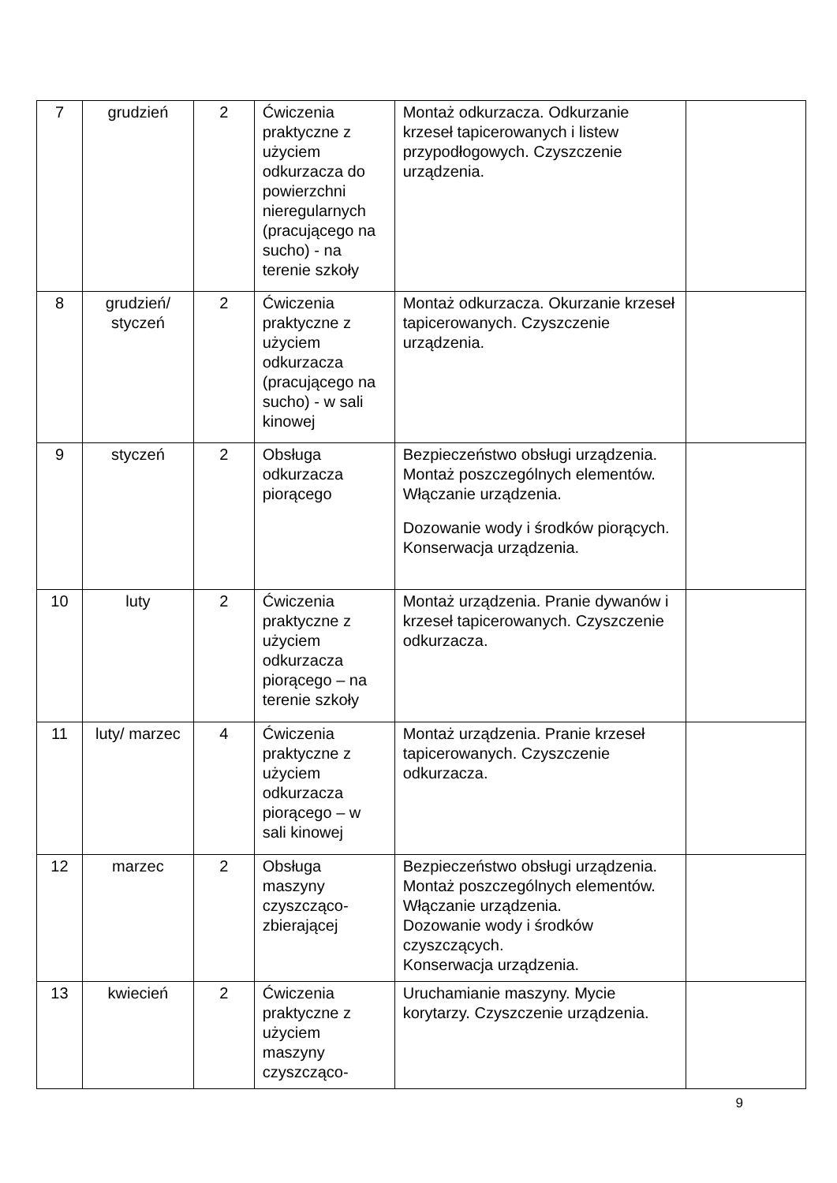| 7 | grudzień | 2 | Ćwiczenia praktyczne z użyciem odkurzacza do powierzchni nieregularnych (pracującego na sucho) - na terenie szkoły | Montaż odkurzacza. Odkurzanie krzeseł tapicerowanych i listew przypodłogowych. Czyszczenie urządzenia. | |
| 8 | grudzień/ styczeń | 2 | Ćwiczenia praktyczne z użyciem odkurzacza (pracującego na sucho) - w sali kinowej | Montaż odkurzacza. Okurzanie krzeseł tapicerowanych. Czyszczenie urządzenia. | |
| 9 | styczeń | 2 | Obsługa odkurzacza piorącego | Bezpieczeństwo obsługi urządzenia. Montaż poszczególnych elementów. Włączanie urządzenia. Dozowanie wody i środków piorących. Konserwacja urządzenia. | |
| 10 | luty | 2 | Ćwiczenia praktyczne z użyciem odkurzacza piorącego – na terenie szkoły | Montaż urządzenia. Pranie dywanów i krzeseł tapicerowanych. Czyszczenie odkurzacza. | |
| 11 | luty/ marzec | 4 | Ćwiczenia praktyczne z użyciem odkurzacza piorącego – w sali kinowej | Montaż urządzenia. Pranie krzeseł tapicerowanych. Czyszczenie odkurzacza. | |
| 12 | marzec | 2 | Obsługa maszyny czyszcząco-zbierającej | Bezpieczeństwo obsługi urządzenia. Montaż poszczególnych elementów. Włączanie urządzenia. Dozowanie wody i środków czyszczących. Konserwacja urządzenia. | |
| 13 | kwiecień | 2 | Ćwiczenia praktyczne z użyciem maszyny czyszcząco- | Uruchamianie maszyny. Mycie korytarzy. Czyszczenie urządzenia. | |
9